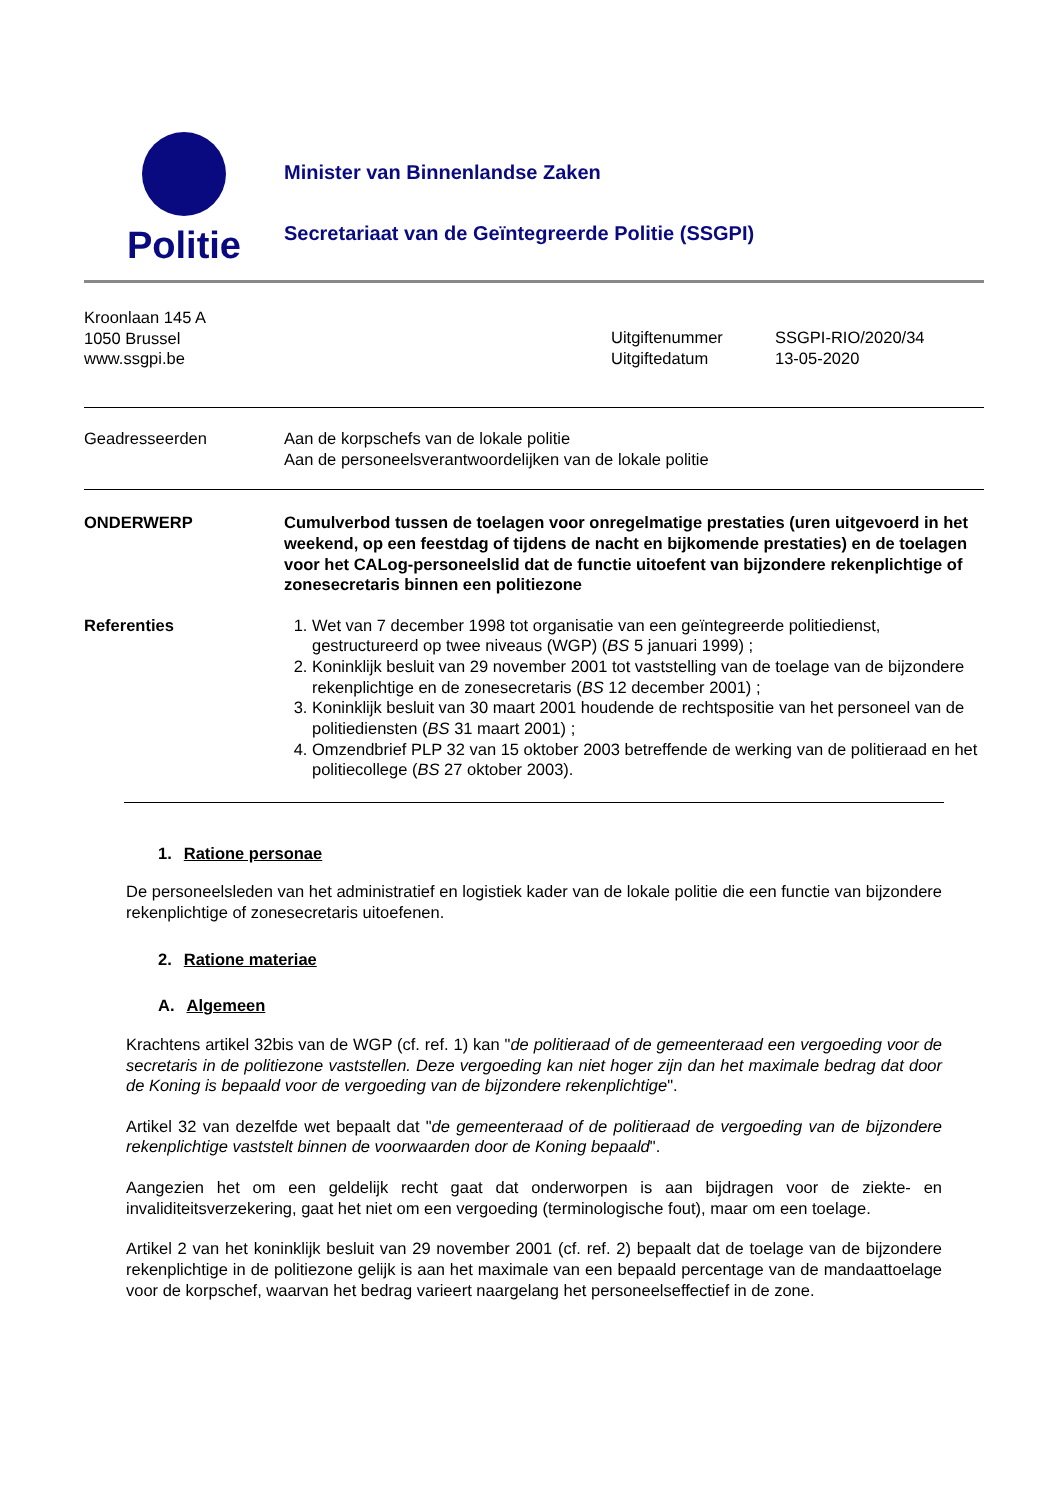Politie
Minister van Binnenlandse Zaken
Secretariaat van de Geïntegreerde Politie (SSGPI)
Kroonlaan 145 A
1050 Brussel
www.ssgpi.be
Uitgiftenummer
Uitgiftedatum
SSGPI-RIO/2020/34
13-05-2020
Geadresseerden Aan de korpschefs van de lokale politie
Aan de personeelsverantwoordelijken van de lokale politie
ONDERWERP Cumulverbod tussen de toelagen voor onregelmatige prestaties (uren uitgevoerd in het weekend, op een feestdag of tijdens de nacht en bijkomende prestaties) en de toelagen voor het CALog-personeelslid dat de functie uitoefent van bijzondere rekenplichtige of zonesecretaris binnen een politiezone
Referenties 1. Wet van 7 december 1998 tot organisatie van een geïntegreerde politiedienst, gestructureerd op twee niveaus (WGP) (BS 5 januari 1999) ;
2. Koninklijk besluit van 29 november 2001 tot vaststelling van de toelage van de bijzondere rekenplichtige en de zonesecretaris (BS 12 december 2001) ;
3. Koninklijk besluit van 30 maart 2001 houdende de rechtspositie van het personeel van de politiediensten (BS 31 maart 2001) ;
4. Omzendbrief PLP 32 van 15 oktober 2003 betreffende de werking van de politieraad en het politiecollege (BS 27 oktober 2003).
1. Ratione personae
De personeelsleden van het administratief en logistiek kader van de lokale politie die een functie van bijzondere rekenplichtige of zonesecretaris uitoefenen.
2. Ratione materiae
A. Algemeen
Krachtens artikel 32bis van de WGP (cf. ref. 1) kan "de politieraad of de gemeenteraad een vergoeding voor de secretaris in de politiezone vaststellen. Deze vergoeding kan niet hoger zijn dan het maximale bedrag dat door de Koning is bepaald voor de vergoeding van de bijzondere rekenplichtige".
Artikel 32 van dezelfde wet bepaalt dat "de gemeenteraad of de politieraad de vergoeding van de bijzondere rekenplichtige vaststelt binnen de voorwaarden door de Koning bepaald".
Aangezien het om een geldelijk recht gaat dat onderworpen is aan bijdragen voor de ziekte- en invaliditeitsverzekering, gaat het niet om een vergoeding (terminologische fout), maar om een toelage.
Artikel 2 van het koninklijk besluit van 29 november 2001 (cf. ref. 2) bepaalt dat de toelage van de bijzondere rekenplichtige in de politiezone gelijk is aan het maximale van een bepaald percentage van de mandaattoelage voor de korpschef, waarvan het bedrag varieert naargelang het personeelseffectief in de zone.